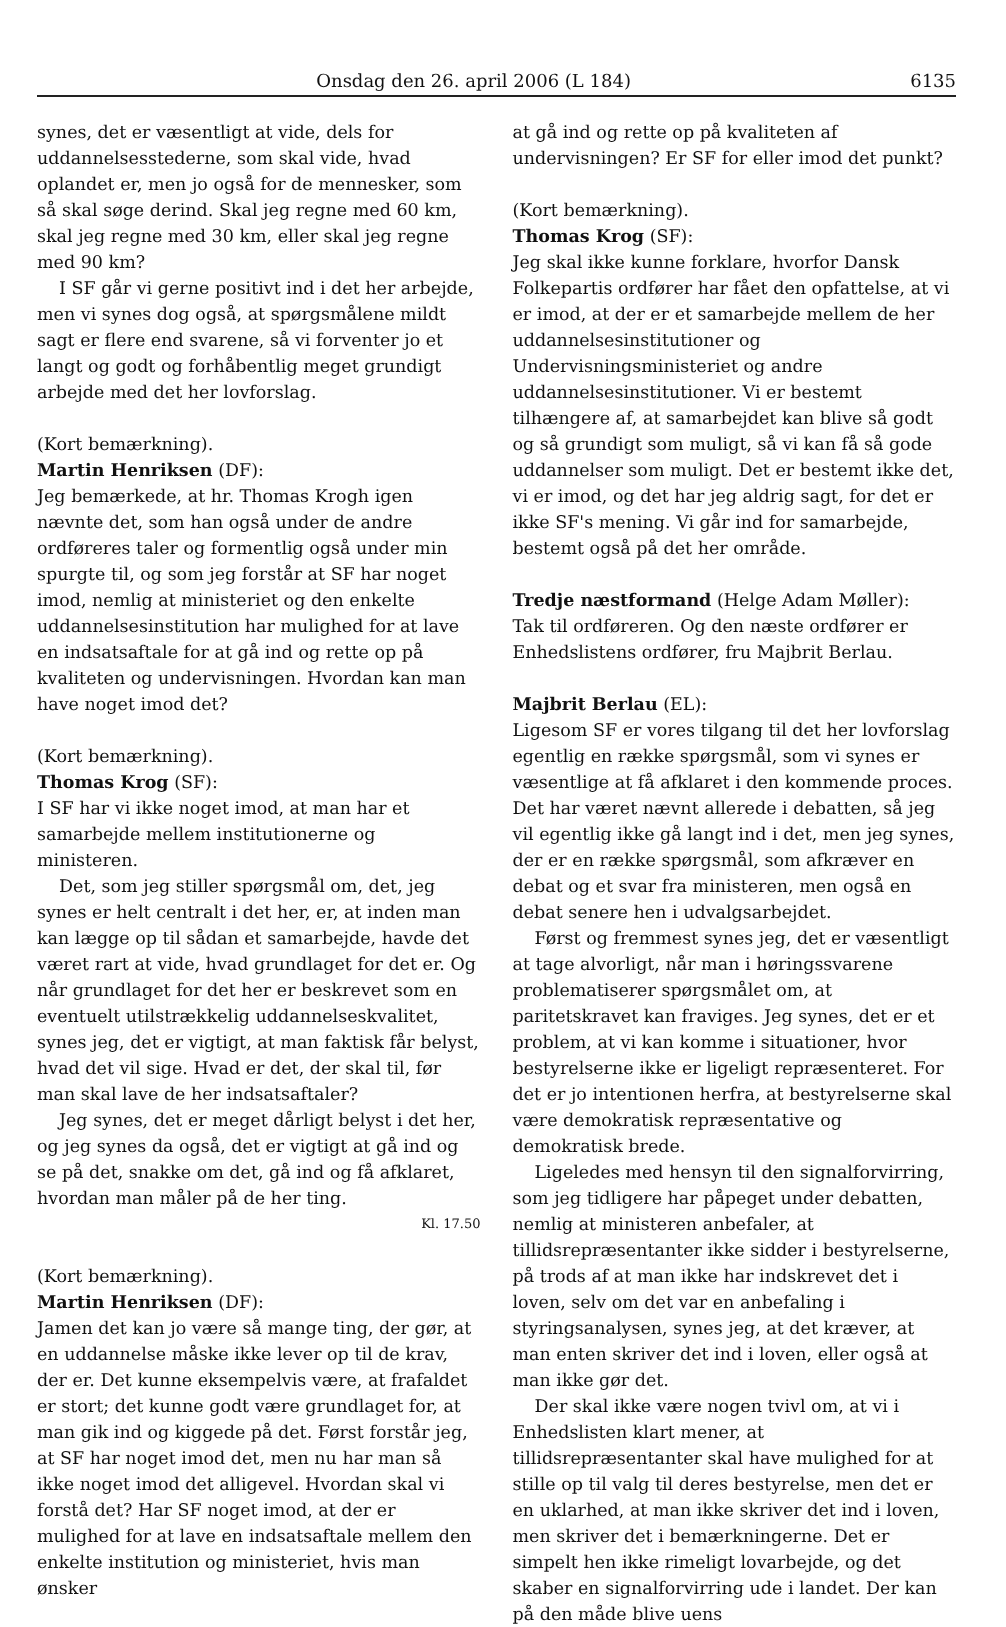Onsdag den 26. april 2006 (L 184) 6135
synes, det er væsentligt at vide, dels for uddannelsesstederne, som skal vide, hvad oplandet er, men jo også for de mennesker, som så skal søge derind. Skal jeg regne med 60 km, skal jeg regne med 30 km, eller skal jeg regne med 90 km?
I SF går vi gerne positivt ind i det her arbejde, men vi synes dog også, at spørgsmålene mildt sagt er flere end svarene, så vi forventer jo et langt og godt og forhåbentlig meget grundigt arbejde med det her lovforslag.
(Kort bemærkning).
Martin Henriksen (DF):
Jeg bemærkede, at hr. Thomas Krogh igen nævnte det, som han også under de andre ordføreres taler og formentlig også under min spurgte til, og som jeg forstår at SF har noget imod, nemlig at ministeriet og den enkelte uddannelsesinstitution har mulighed for at lave en indsatsaftale for at gå ind og rette op på kvaliteten og undervisningen. Hvordan kan man have noget imod det?
(Kort bemærkning).
Thomas Krog (SF):
I SF har vi ikke noget imod, at man har et samarbejde mellem institutionerne og ministeren.
Det, som jeg stiller spørgsmål om, det, jeg synes er helt centralt i det her, er, at inden man kan lægge op til sådan et samarbejde, havde det været rart at vide, hvad grundlaget for det er. Og når grundlaget for det her er beskrevet som en eventuelt utilstrækkelig uddannelseskvalitet, synes jeg, det er vigtigt, at man faktisk får belyst, hvad det vil sige. Hvad er det, der skal til, før man skal lave de her indsatsaftaler?
Jeg synes, det er meget dårligt belyst i det her, og jeg synes da også, det er vigtigt at gå ind og se på det, snakke om det, gå ind og få afklaret, hvordan man måler på de her ting.
Kl. 17.50
(Kort bemærkning).
Martin Henriksen (DF):
Jamen det kan jo være så mange ting, der gør, at en uddannelse måske ikke lever op til de krav, der er. Det kunne eksempelvis være, at frafaldet er stort; det kunne godt være grundlaget for, at man gik ind og kiggede på det. Først forstår jeg, at SF har noget imod det, men nu har man så ikke noget imod det alligevel. Hvordan skal vi forstå det? Har SF noget imod, at der er mulighed for at lave en indsatsaftale mellem den enkelte institution og ministeriet, hvis man ønsker
at gå ind og rette op på kvaliteten af undervisningen? Er SF for eller imod det punkt?
(Kort bemærkning).
Thomas Krog (SF):
Jeg skal ikke kunne forklare, hvorfor Dansk Folkepartis ordfører har fået den opfattelse, at vi er imod, at der er et samarbejde mellem de her uddannelsesinstitutioner og Undervisningsministeriet og andre uddannelsesinstitutioner. Vi er bestemt tilhængere af, at samarbejdet kan blive så godt og så grundigt som muligt, så vi kan få så gode uddannelser som muligt. Det er bestemt ikke det, vi er imod, og det har jeg aldrig sagt, for det er ikke SF's mening. Vi går ind for samarbejde, bestemt også på det her område.
Tredje næstformand (Helge Adam Møller):
Tak til ordføreren. Og den næste ordfører er Enhedslistens ordfører, fru Majbrit Berlau.
Majbrit Berlau (EL):
Ligesom SF er vores tilgang til det her lovforslag egentlig en række spørgsmål, som vi synes er væsentlige at få afklaret i den kommende proces. Det har været nævnt allerede i debatten, så jeg vil egentlig ikke gå langt ind i det, men jeg synes, der er en række spørgsmål, som afkræver en debat og et svar fra ministeren, men også en debat senere hen i udvalgsarbejdet.
Først og fremmest synes jeg, det er væsentligt at tage alvorligt, når man i høringssvarene problematiserer spørgsmålet om, at paritetskravet kan fraviges. Jeg synes, det er et problem, at vi kan komme i situationer, hvor bestyrelserne ikke er ligeligt repræsenteret. For det er jo intentionen herfra, at bestyrelserne skal være demokratisk repræsentative og demokratisk brede.
Ligeledes med hensyn til den signalforvirring, som jeg tidligere har påpeget under debatten, nemlig at ministeren anbefaler, at tillidsrepræsentanter ikke sidder i bestyrelserne, på trods af at man ikke har indskrevet det i loven, selv om det var en anbefaling i styringsanalysen, synes jeg, at det kræver, at man enten skriver det ind i loven, eller også at man ikke gør det.
Der skal ikke være nogen tvivl om, at vi i Enhedslisten klart mener, at tillidsrepræsentanter skal have mulighed for at stille op til valg til deres bestyrelse, men det er en uklarhed, at man ikke skriver det ind i loven, men skriver det i bemærkningerne. Det er simpelt hen ikke rimeligt lovarbejde, og det skaber en signalforvirring ude i landet. Der kan på den måde blive uens